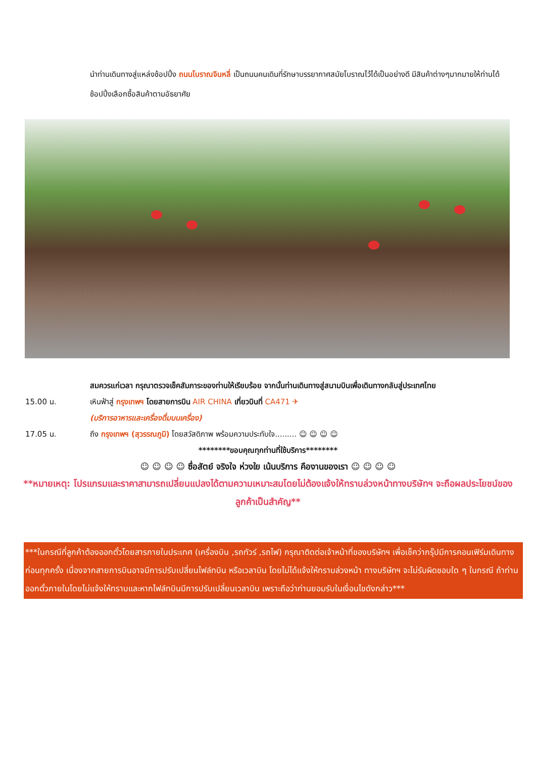นำท่านเดินทางสู่แหล่งช้อปปิ้ง ถนนโบราณจินหลี่ เป็นถนนคนเดินที่รักษาบรรยากาศสมัยโบราณไว้ได้เป็นอย่างดี มีสินค้าต่างๆมากมายให้ท่านได้ช้อปปิ้งเลือกซื้อสินค้าตามอัธยาศัย
สมควรแก่เวลา กรุณาตรวจเช็คสัมภาระของท่านให้เรียบร้อย จากนั้นท่านเดินทางสู่สนามบินเพื่อเดินทางกลับสู่ประเทศไทย
15.00 น. เหินฟ้าสู่ กรุงเทพฯ โดยสายการบิน AIR CHINA เที่ยวบินที่ CA471 ✈
(บริการอาหารและเครื่องดื่มบนเครื่อง)
17.05 น. ถึง กรุงเทพฯ (สุวรรณภูมิ) โดยสวัสดิภาพ พร้อมความประทับใจ......... ☺ ☺ ☺ ☺
********ขอบคุณทุกท่านที่ใช้บริการ********
☺ ☺ ☺ ☺ ซื่อสัตย์ จริงใจ ห่วงใย เน้นบริการ คืองานของเรา ☺ ☺ ☺ ☺
**หมายเหตุ: โปรแกรมและราคาสามารถเปลี่ยนแปลงได้ตามความเหมาะสมโดยไม่ต้องแจ้งให้ทราบล่วงหน้าทางบริษัทฯ จะถือผลประโยชน์ของลูกค้าเป็นสำคัญ**
***ในกรณีที่ลูกค้าต้องออกตั๋วโดยสารภายในประเทศ (เครื่องบิน ,รถทัวร์ ,รถไฟ) กรุณาติดต่อเจ้าหน้าที่ของบริษัทฯ เพื่อเช็คว่ากรุ๊ปมีการคอนเฟิร์มเดินทางก่อนทุกครั้ง เนื่องจากสายการบินอาจมีการปรับเปลี่ยนไฟล์ทบิน หรือเวลาบิน โดยไม่ได้แจ้งให้ทราบล่วงหน้า ทางบริษัทฯ จะไม่รับผิดชอบใด ๆ ในกรณี ถ้าท่านออกตั๋วภายในโดยไม่แจ้งให้ทราบและหากไฟล์ทบินมีการปรับเปลี่ยนเวลาบิน เพราะถือว่าท่านยอมรับในเงื่อนไขดังกล่าว***